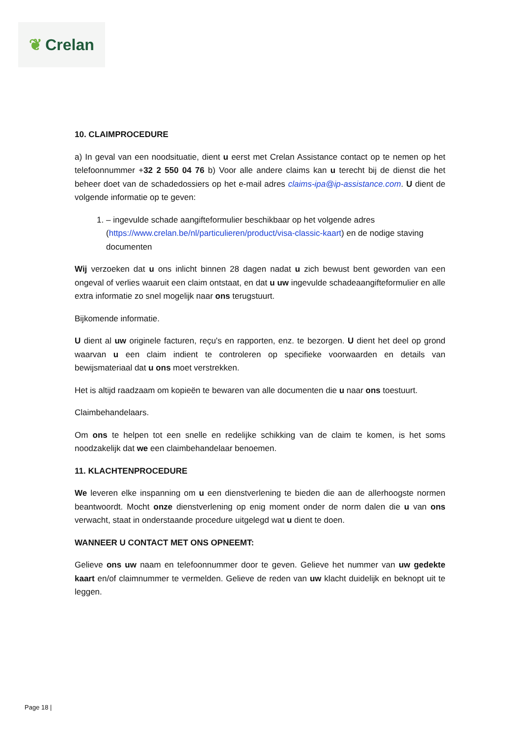❦ Crelan
10. CLAIMPROCEDURE
a) In geval van een noodsituatie, dient u eerst met Crelan Assistance contact op te nemen op het telefoonnummer +32 2 550 04 76 b) Voor alle andere claims kan u terecht bij de dienst die het beheer doet van de schadedossiers op het e-mail adres claims-ipa@ip-assistance.com. U dient de volgende informatie op te geven:
1. – ingevulde schade aangifteformulier beschikbaar op het volgende adres (https://www.crelan.be/nl/particulieren/product/visa-classic-kaart) en de nodige staving documenten
Wij verzoeken dat u ons inlicht binnen 28 dagen nadat u zich bewust bent geworden van een ongeval of verlies waaruit een claim ontstaat, en dat u uw ingevulde schadeaangifteformulier en alle extra informatie zo snel mogelijk naar ons terugstuurt.
Bijkomende informatie.
U dient al uw originele facturen, reçu's en rapporten, enz. te bezorgen. U dient het deel op grond waarvan u een claim indient te controleren op specifieke voorwaarden en details van bewijsmateriaal dat u ons moet verstrekken.
Het is altijd raadzaam om kopieën te bewaren van alle documenten die u naar ons toestuurt.
Claimbehandelaars.
Om ons te helpen tot een snelle en redelijke schikking van de claim te komen, is het soms noodzakelijk dat we een claimbehandelaar benoemen.
11. KLACHTENPROCEDURE
We leveren elke inspanning om u een dienstverlening te bieden die aan de allerhoogste normen beantwoordt. Mocht onze dienstverlening op enig moment onder de norm dalen die u van ons verwacht, staat in onderstaande procedure uitgelegd wat u dient te doen.
WANNEER U CONTACT MET ONS OPNEEMT:
Gelieve ons uw naam en telefoonnummer door te geven. Gelieve het nummer van uw gedekte kaart en/of claimnummer te vermelden. Gelieve de reden van uw klacht duidelijk en beknopt uit te leggen.
Page 18 |